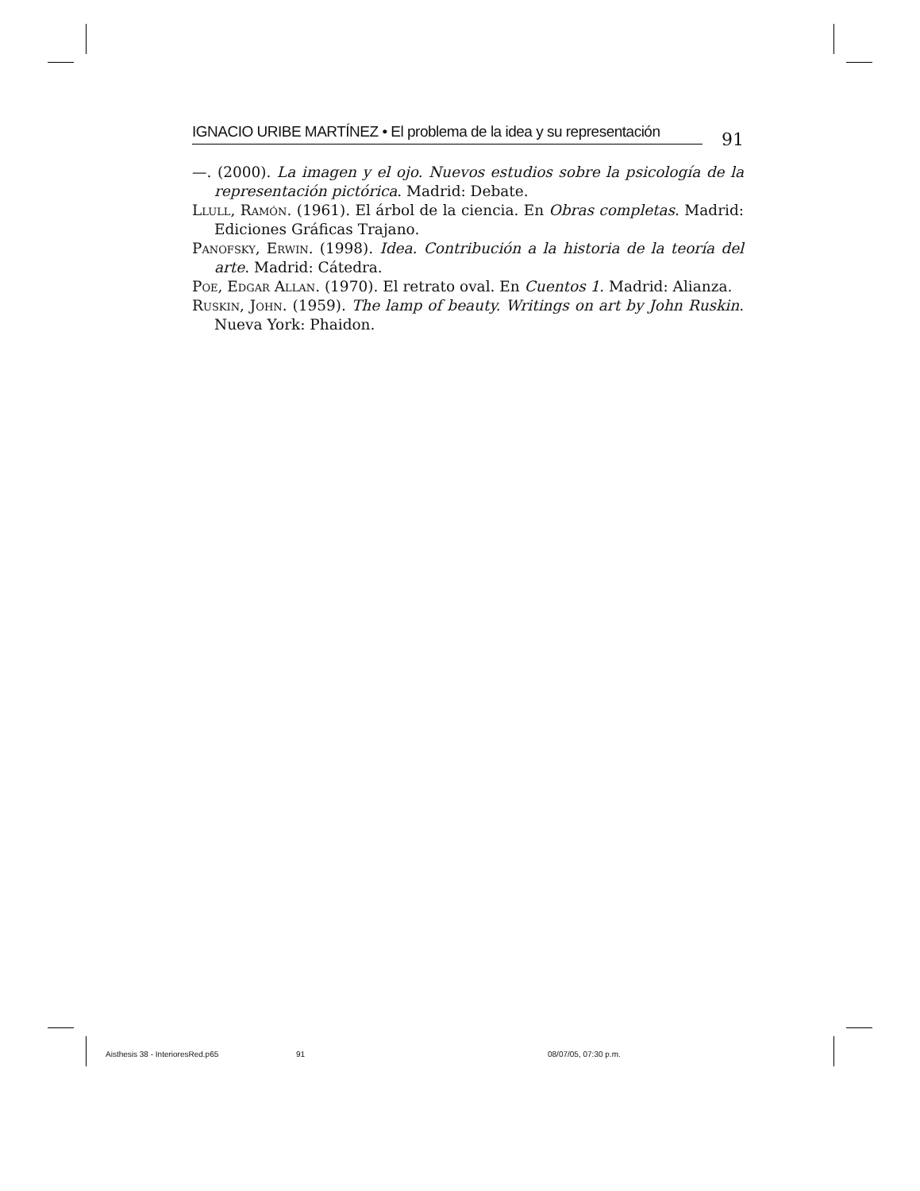IGNACIO URIBE MARTÍNEZ • El problema de la idea y su representación
91
—. (2000). La imagen y el ojo. Nuevos estudios sobre la psicología de la representación pictórica. Madrid: Debate.
Llull, Ramón. (1961). El árbol de la ciencia. En Obras completas. Madrid: Ediciones Gráficas Trajano.
Panofsky, Erwin. (1998). Idea. Contribución a la historia de la teoría del arte. Madrid: Cátedra.
Poe, Edgar Allan. (1970). El retrato oval. En Cuentos 1. Madrid: Alianza.
Ruskin, John. (1959). The lamp of beauty. Writings on art by John Ruskin. Nueva York: Phaidon.
Aisthesis 38 - InterioresRed.p65
91 08/07/05, 07:30 p.m.